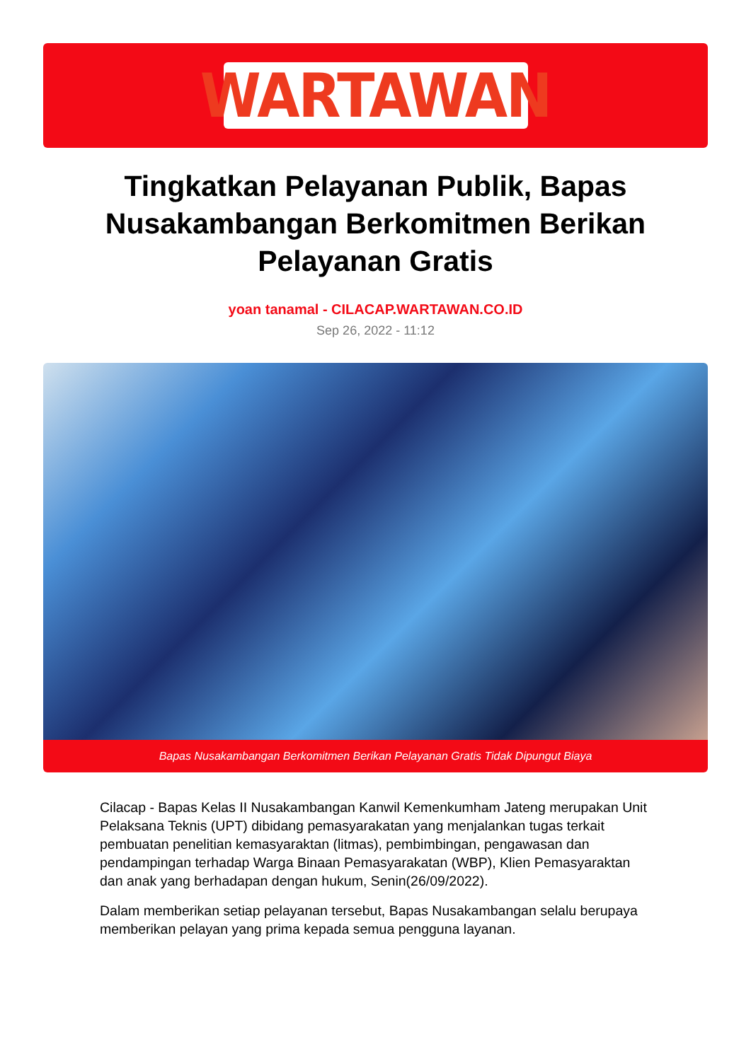WARTAWAN
Tingkatkan Pelayanan Publik, Bapas Nusakambangan Berkomitmen Berikan Pelayanan Gratis
yoan tanamal - CILACAP.WARTAWAN.CO.ID
Sep 26, 2022 - 11:12
Bapas Nusakambangan Berkomitmen Berikan Pelayanan Gratis Tidak Dipungut Biaya
Cilacap - Bapas Kelas II Nusakambangan Kanwil Kemenkumham Jateng merupakan Unit Pelaksana Teknis (UPT) dibidang pemasyarakatan yang menjalankan tugas terkait pembuatan penelitian kemasyaraktan (litmas), pembimbingan, pengawasan dan pendampingan terhadap Warga Binaan Pemasyarakatan (WBP), Klien Pemasyaraktan dan anak yang berhadapan dengan hukum, Senin(26/09/2022).
Dalam memberikan setiap pelayanan tersebut, Bapas Nusakambangan selalu berupaya memberikan pelayan yang prima kepada semua pengguna layanan.